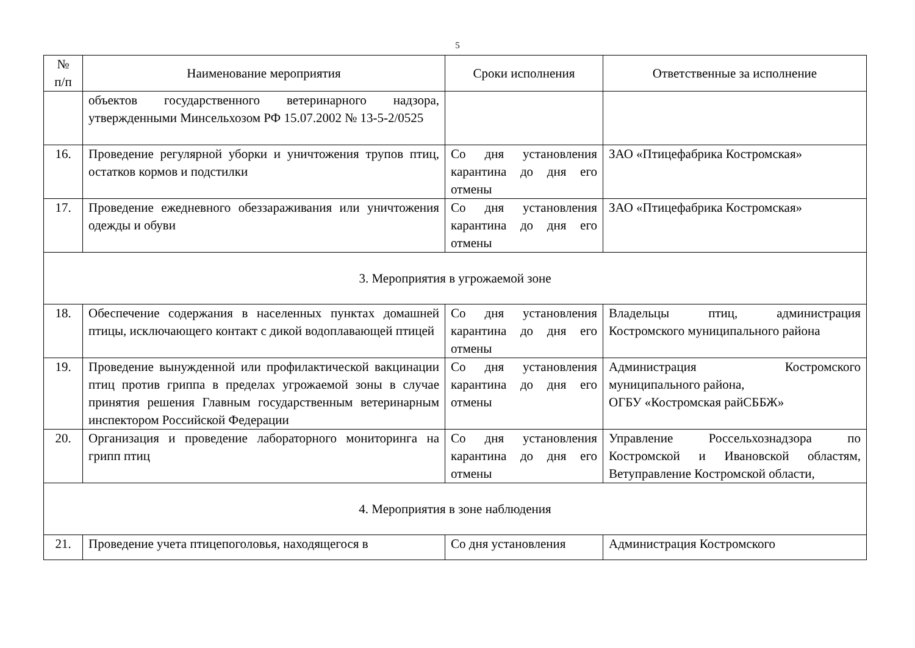5
| № п/п | Наименование мероприятия | Сроки исполнения | Ответственные за исполнение |
| --- | --- | --- | --- |
| | объектов государственного ветеринарного надзора, утвержденными Минсельхозом РФ 15.07.2002 № 13-5-2/0525 | | |
| 16. | Проведение регулярной уборки и уничтожения трупов птиц, остатков кормов и подстилки | Со дня установления карантина до дня его отмены | ЗАО «Птицефабрика Костромская» |
| 17. | Проведение ежедневного обеззараживания или уничтожения одежды и обуви | Со дня установления карантина до дня его отмены | ЗАО «Птицефабрика Костромская» |
| 3. Мероприятия в угрожаемой зоне | | | |
| 18. | Обеспечение содержания в населенных пунктах домашней птицы, исключающего контакт с дикой водоплавающей птицей | Со дня установления карантина до дня его отмены | Владельцы птиц, администрация Костромского муниципального района |
| 19. | Проведение вынужденной или профилактической вакцинации птиц против гриппа в пределах угрожаемой зоны в случае принятия решения Главным государственным ветеринарным инспектором Российской Федерации | Со дня установления карантина до дня его отмены | Администрация Костромского муниципального района, ОГБУ «Костромская райСББЖ» |
| 20. | Организация и проведение лабораторного мониторинга на грипп птиц | Со дня установления карантина до дня его отмены | Управление Россельхознадзора по Костромской и Ивановской областям, Ветуправление Костромской области, |
| 4. Мероприятия в зоне наблюдения | | | |
| 21. | Проведение учета птицепоголовья, находящегося в | Со дня установления | Администрация Костромского |